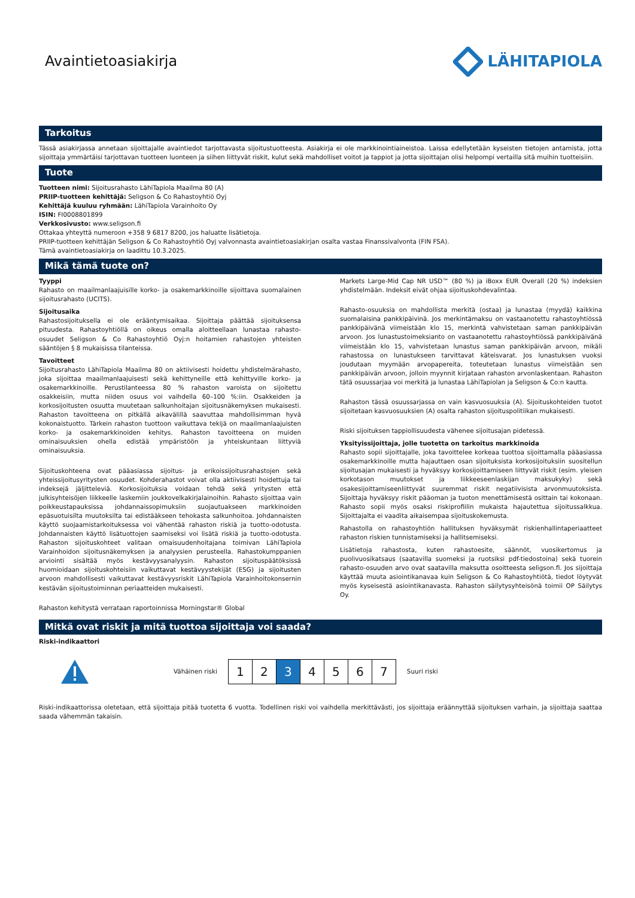Avaintietoasiakirja LÄHITAPIOLA
Tarkoitus
Tässä asiakirjassa annetaan sijoittajalle avaintiedot tarjottavasta sijoitustuotteesta. Asiakirja ei ole markkinointiaineistoa. Laissa edellytetään kyseisten tietojen antamista, jotta sijoittaja ymmärtäisi tarjottavan tuotteen luonteen ja siihen liittyvät riskit, kulut sekä mahdolliset voitot ja tappiot ja jotta sijoittajan olisi helpompi vertailla sitä muihin tuotteisiin.
Tuote
Tuotteen nimi: Sijoitusrahasto LähiTapiola Maailma 80 (A)
PRIIP-tuotteen kehittäjä: Seligson & Co Rahastoyhtiö Oyj
Kehittäjä kuuluu ryhmään: LähiTapiola Varainhoito Oy
ISIN: FI0008801899
Verkkosivusto: www.seligson.fi
Ottakaa yhteyttä numeroon +358 9 6817 8200, jos haluatte lisätietoja.
PRIIP-tuotteen kehittäjän Seligson & Co Rahastoyhtiö Oyj valvonnasta avaintietoasiakirjan osalta vastaa Finanssivalvonta (FIN FSA).
Tämä avaintietoasiakirja on laadittu 10.3.2025.
Mikä tämä tuote on?
Tyyppi
Rahasto on maailmanlaajuisille korko- ja osakemarkkinoille sijoittava suomalainen sijoitusrahasto (UCITS).
Sijoitusaika
Rahastosijoituksella ei ole erääntymisaikaa. Sijoittaja päättää sijoituksensa pituudesta. Rahastoyhtiöllä on oikeus omalla aloitteellaan lunastaa rahasto-osuudet Seligson & Co Rahastoyhtiö Oyj:n hoitamien rahastojen yhteisten sääntöjen § 8 mukaisissa tilanteissa.
Tavoitteet
Sijoitusrahasto LähiTapiola Maailma 80 on aktiivisesti hoidettu yhdistelmärahasto, joka sijoittaa maailmanlaajuisesti sekä kehittyneille että kehittyville korko- ja osakemarkkinoille. Perustilanteessa 80 % rahaston varoista on sijoitettu osakkeisiin, mutta niiden osuus voi vaihdella 60–100 %:iin. Osakkeiden ja korkosijoitusten osuutta muutetaan salkunhoitajan sijoitusnäkemyksen mukaisesti. Rahaston tavoitteena on pitkällä aikavälillä saavuttaa mahdollisimman hyvä kokonaistuotto. Tärkein rahaston tuottoon vaikuttava tekijä on maailmanlaajuisten korko- ja osakemarkkinoiden kehitys. Rahaston tavoitteena on muiden ominaisuuksien ohella edistää ympäristöön ja yhteiskuntaan liittyviä ominaisuuksia.
Sijoituskohteena ovat pääasiassa sijoitus- ja erikoissijoitusrahastojen sekä yhteissijoitusyritysten osuudet. Kohderahastot voivat olla aktiivisesti hoidettuja tai indeksejä jäljitteleviä. Korkosijoituksia voidaan tehdä sekä yritysten että julkisyhteisöjen liikkeelle laskemiin joukkovelkakirjalainoihin. Rahasto sijoittaa vain poikkeustapauksissa johdannaissopimuksiin suojautuakseen markkinoiden epäsuotuisilta muutoksilta tai edistääkseen tehokasta salkunhoitoa. Johdannaisten käyttö suojaamistarkoituksessa voi vähentää rahaston riskiä ja tuotto-odotusta. Johdannaisten käyttö lisätuottojen saamiseksi voi lisätä riskiä ja tuotto-odotusta. Rahaston sijoituskohteet valitaan omaisuudenhoitajana toimivan LähiTapiola Varainhoidon sijoitusnäkemyksen ja analyysien perusteella. Rahastokumppanien arviointi sisältää myös kestävyysanalyysin. Rahaston sijoituspäätöksissä huomioidaan sijoituskohteisiin vaikuttavat kestävyystekijät (ESG) ja sijoitusten arvoon mahdollisesti vaikuttavat kestävyysriskit LähiTapiola Varainhoitokonsernin kestävän sijoitustoiminnan periaatteiden mukaisesti.
Rahaston kehitystä verrataan raportoinnissa Morningstar® Global
Markets Large-Mid Cap NR USD™ (80 %) ja iBoxx EUR Overall (20 %) indeksien yhdistelmään. Indeksit eivät ohjaa sijoituskohdevalintaa.
Rahasto-osuuksia on mahdollista merkitä (ostaa) ja lunastaa (myydä) kaikkina suomalaisina pankkipäivinä. Jos merkintämaksu on vastaanotettu rahastoyhtiössä pankkipäivänä viimeistään klo 15, merkintä vahvistetaan saman pankkipäivän arvoon. Jos lunastustoimeksianto on vastaanotettu rahastoyhtiössä pankkipäivänä viimeistään klo 15, vahvistetaan lunastus saman pankkipäivän arvoon, mikäli rahastossa on lunastukseen tarvittavat käteisvarat. Jos lunastuksen vuoksi joudutaan myymään arvopapereita, toteutetaan lunastus viimeistään sen pankkipäivän arvoon, jolloin myynnit kirjataan rahaston arvonlaskentaan. Rahaston tätä osuussarjaa voi merkitä ja lunastaa LähiTapiolan ja Seligson & Co:n kautta.
Rahaston tässä osuussarjassa on vain kasvuosuuksia (A). Sijoituskohteiden tuotot sijoitetaan kasvuosuuksien (A) osalta rahaston sijoituspolitiikan mukaisesti.
Riski sijoituksen tappiollisuudesta vähenee sijoitusajan pidetessä.
Yksityissijoittaja, jolle tuotetta on tarkoitus markkinoida
Rahasto sopii sijoittajalle, joka tavoittelee korkeaa tuottoa sijoittamalla pääasiassa osakemarkkinoille mutta hajauttaen osan sijoituksista korkosijoituksiin suositellun sijoitusajan mukaisesti ja hyväksyy korkosijoittamiseen liittyvät riskit (esim. yleisen korkotason muutokset ja liikkeeseenlaskijan maksukyky) sekä osakesijoittamiseenliittyvät suuremmat riskit negatiivisista arvonmuutoksista. Sijoittaja hyväksyy riskit pääoman ja tuoton menettämisestä osittain tai kokonaan. Rahasto sopii myös osaksi riskiprofiilin mukaista hajautettua sijoitussalkkua. Sijoittajalta ei vaadita aikaisempaa sijoituskokemusta.
Rahastolla on rahastoyhtiön hallituksen hyväksymät riskienhallintaperiaatteet rahaston riskien tunnistamiseksi ja hallitsemiseksi.
Lisätietoja rahastosta, kuten rahastoesite, säännöt, vuosikertomus ja puolivuosikatsaus (saatavilla suomeksi ja ruotsiksi pdf-tiedostoina) sekä tuorein rahasto-osuuden arvo ovat saatavilla maksutta osoitteesta seligson.fi. Jos sijoittaja käyttää muuta asiointikanavaa kuin Seligson & Co Rahastoyhtiötä, tiedot löytyvät myös kyseisestä asiointikanavasta. Rahaston säilytysyhteisönä toimii OP Säilytys Oy.
Mitkä ovat riskit ja mitä tuottoa sijoittaja voi saada?
Riski-indikaattori
Vähäinen riski
1234567
Suuri riski
Riski-indikaattorissa oletetaan, että sijoittaja pitää tuotetta 6 vuotta. Todellinen riski voi vaihdella merkittävästi, jos sijoittaja eräännyttää sijoituksen varhain, ja sijoittaja saattaa saada vähemmän takaisin.